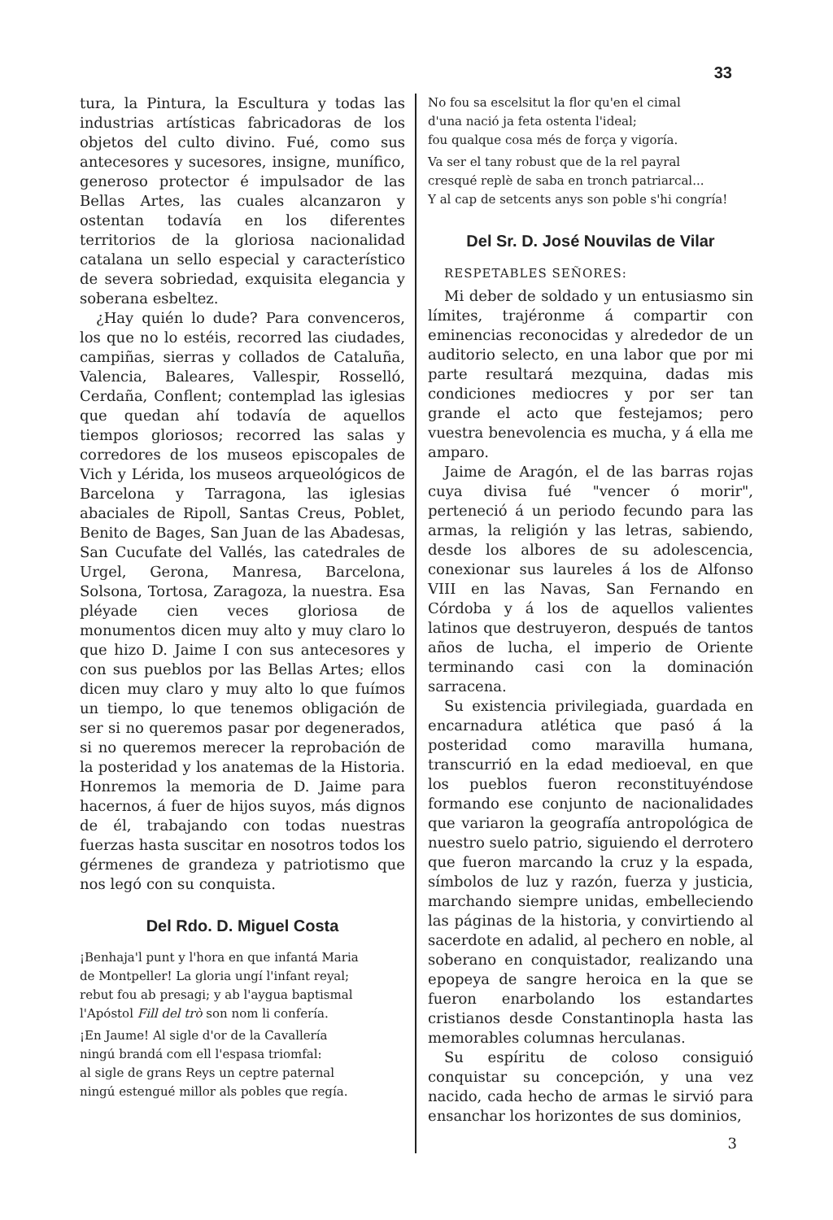33
tura, la Pintura, la Escultura y todas las industrias artísticas fabricadoras de los objetos del culto divino. Fué, como sus antecesores y sucesores, insigne, munífico, generoso protector é impulsador de las Bellas Artes, las cuales alcanzaron y ostentan todavía en los diferentes territorios de la gloriosa nacionalidad catalana un sello especial y característico de severa sobriedad, exquisita elegancia y soberana esbeltez.
¿Hay quién lo dude? Para convenceros, los que no lo estéis, recorred las ciudades, campiñas, sierras y collados de Cataluña, Valencia, Baleares, Vallespir, Rosselló, Cerdaña, Conflent; contemplad las iglesias que quedan ahí todavía de aquellos tiempos gloriosos; recorred las salas y corredores de los museos episcopales de Vich y Lérida, los museos arqueológicos de Barcelona y Tarragona, las iglesias abaciales de Ripoll, Santas Creus, Poblet, Benito de Bages, San Juan de las Abadesas, San Cucufate del Vallés, las catedrales de Urgel, Gerona, Manresa, Barcelona, Solsona, Tortosa, Zaragoza, la nuestra. Esa pléyade cien veces gloriosa de monumentos dicen muy alto y muy claro lo que hizo D. Jaime I con sus antecesores y con sus pueblos por las Bellas Artes; ellos dicen muy claro y muy alto lo que fuímos un tiempo, lo que tenemos obligación de ser si no queremos pasar por degenerados, si no queremos merecer la reprobación de la posteridad y los anatemas de la Historia. Honremos la memoria de D. Jaime para hacernos, á fuer de hijos suyos, más dignos de él, trabajando con todas nuestras fuerzas hasta suscitar en nosotros todos los gérmenes de grandeza y patriotismo que nos legó con su conquista.
Del Rdo. D. Miguel Costa
¡Benhaja'l punt y l'hora en que infantá Maria
de Montpeller! La gloria ungí l'infant reyal;
rebut fou ab presagi; y ab l'aygua baptismal
l'Apóstol Fill del trò son nom li confería.
¡En Jaume! Al sigle d'or de la Cavallería
ningú brandá com ell l'espasa triomfal:
al sigle de grans Reys un ceptre paternal
ningú estengué millor als pobles que regía.
No fou sa escelsitut la flor qu'en el cimal
d'una nació ja feta ostenta l'ideal;
fou qualque cosa més de força y vigoría.
Va ser el tany robust que de la rel payral
cresqué replè de saba en tronch patriarcal...
Y al cap de setcents anys son poble s'hi congría!
Del Sr. D. José Nouvilas de Vilar
RESPETABLES SEÑORES:
Mi deber de soldado y un entusiasmo sin límites, trajéronme á compartir con eminencias reconocidas y alrededor de un auditorio selecto, en una labor que por mi parte resultará mezquina, dadas mis condiciones mediocres y por ser tan grande el acto que festejamos; pero vuestra benevolencia es mucha, y á ella me amparo.
Jaime de Aragón, el de las barras rojas cuya divisa fué "vencer ó morir", perteneció á un periodo fecundo para las armas, la religión y las letras, sabiendo, desde los albores de su adolescencia, conexionar sus laureles á los de Alfonso VIII en las Navas, San Fernando en Córdoba y á los de aquellos valientes latinos que destruyeron, después de tantos años de lucha, el imperio de Oriente terminando casi con la dominación sarracena.
Su existencia privilegiada, guardada en encarnadura atlética que pasó á la posteridad como maravilla humana, transcurrió en la edad medioeval, en que los pueblos fueron reconstituyéndose formando ese conjunto de nacionalidades que variaron la geografía antropológica de nuestro suelo patrio, siguiendo el derrotero que fueron marcando la cruz y la espada, símbolos de luz y razón, fuerza y justicia, marchando siempre unidas, embelleciendo las páginas de la historia, y convirtiendo al sacerdote en adalid, al pechero en noble, al soberano en conquistador, realizando una epopeya de sangre heroica en la que se fueron enarbolando los estandartes cristianos desde Constantinopla hasta las memorables columnas herculanas.
Su espíritu de coloso consiguió conquistar su concepción, y una vez nacido, cada hecho de armas le sirvió para ensanchar los horizontes de sus dominios,
3